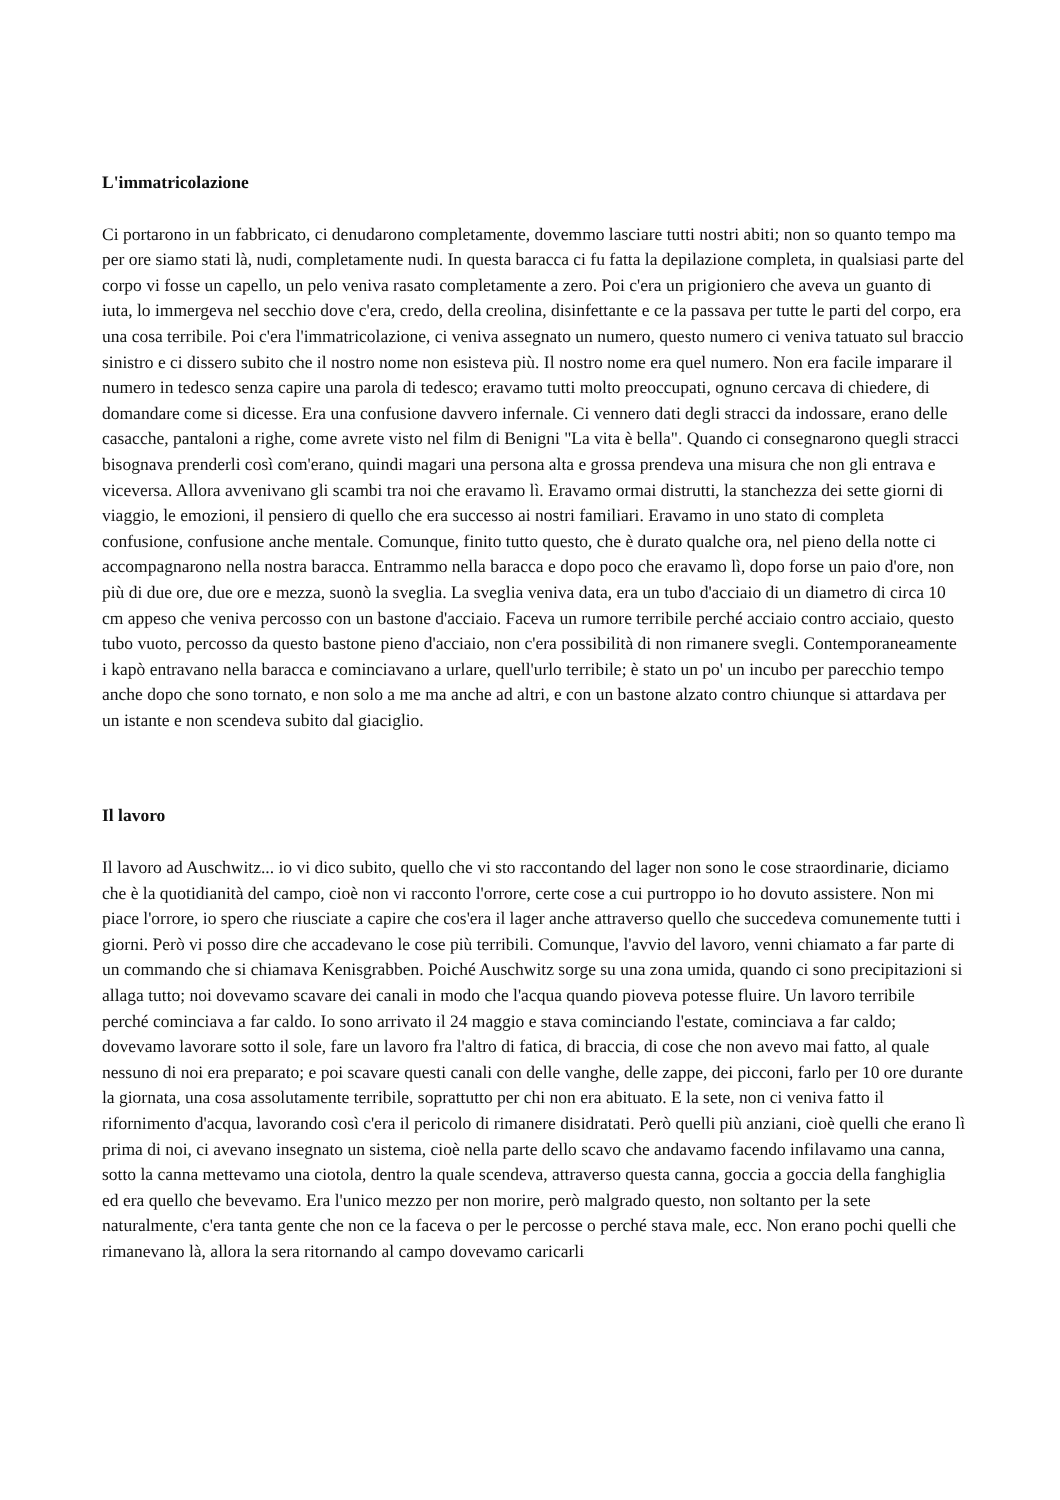L'immatricolazione
Ci portarono in un fabbricato, ci denudarono completamente, dovemmo lasciare tutti nostri abiti; non so quanto tempo ma per ore siamo stati là, nudi, completamente nudi. In questa baracca ci fu fatta la depilazione completa, in qualsiasi parte del corpo vi fosse un capello, un pelo veniva rasato completamente a zero. Poi c'era un prigioniero che aveva un guanto di iuta, lo immergeva nel secchio dove c'era, credo, della creolina, disinfettante e ce la passava per tutte le parti del corpo, era una cosa terribile. Poi c'era l'immatricolazione, ci veniva assegnato un numero, questo numero ci veniva tatuato sul braccio sinistro e ci dissero subito che il nostro nome non esisteva più. Il nostro nome era quel numero. Non era facile imparare il numero in tedesco senza capire una parola di tedesco; eravamo tutti molto preoccupati, ognuno cercava di chiedere, di domandare come si dicesse. Era una confusione davvero infernale. Ci vennero dati degli stracci da indossare, erano delle casacche, pantaloni a righe, come avrete visto nel film di Benigni "La vita è bella". Quando ci consegnarono quegli stracci bisognava prenderli così com'erano, quindi magari una persona alta e grossa prendeva una misura che non gli entrava e viceversa. Allora avvenivano gli scambi tra noi che eravamo lì. Eravamo ormai distrutti, la stanchezza dei sette giorni di viaggio, le emozioni, il pensiero di quello che era successo ai nostri familiari. Eravamo in uno stato di completa confusione, confusione anche mentale. Comunque, finito tutto questo, che è durato qualche ora, nel pieno della notte ci accompagnarono nella nostra baracca. Entrammo nella baracca e dopo poco che eravamo lì, dopo forse un paio d'ore, non più di due ore, due ore e mezza, suonò la sveglia. La sveglia veniva data, era un tubo d'acciaio di un diametro di circa 10 cm appeso che veniva percosso con un bastone d'acciaio. Faceva un rumore terribile perché acciaio contro acciaio, questo tubo vuoto, percosso da questo bastone pieno d'acciaio, non c'era possibilità di non rimanere svegli. Contemporaneamente i kapò entravano nella baracca e cominciavano a urlare, quell'urlo terribile; è stato un po' un incubo per parecchio tempo anche dopo che sono tornato, e non solo a me ma anche ad altri, e con un bastone alzato contro chiunque si attardava per un istante e non scendeva subito dal giaciglio.
Il lavoro
Il lavoro ad Auschwitz... io vi dico subito, quello che vi sto raccontando del lager non sono le cose straordinarie, diciamo che è la quotidianità del campo, cioè non vi racconto l'orrore, certe cose a cui purtroppo io ho dovuto assistere. Non mi piace l'orrore, io spero che riusciate a capire che cos'era il lager anche attraverso quello che succedeva comunemente tutti i giorni. Però vi posso dire che accadevano le cose più terribili. Comunque, l'avvio del lavoro, venni chiamato a far parte di un commando che si chiamava Kenisgrabben. Poiché Auschwitz sorge su una zona umida, quando ci sono precipitazioni si allaga tutto; noi dovevamo scavare dei canali in modo che l'acqua quando pioveva potesse fluire. Un lavoro terribile perché cominciava a far caldo. Io sono arrivato il 24 maggio e stava cominciando l'estate, cominciava a far caldo; dovevamo lavorare sotto il sole, fare un lavoro fra l'altro di fatica, di braccia, di cose che non avevo mai fatto, al quale nessuno di noi era preparato; e poi scavare questi canali con delle vanghe, delle zappe, dei picconi, farlo per 10 ore durante la giornata, una cosa assolutamente terribile, soprattutto per chi non era abituato. E la sete, non ci veniva fatto il rifornimento d'acqua, lavorando così c'era il pericolo di rimanere disidratati. Però quelli più anziani, cioè quelli che erano lì prima di noi, ci avevano insegnato un sistema, cioè nella parte dello scavo che andavamo facendo infilavamo una canna, sotto la canna mettevamo una ciotola, dentro la quale scendeva, attraverso questa canna, goccia a goccia della fanghiglia ed era quello che bevevamo. Era l'unico mezzo per non morire, però malgrado questo, non soltanto per la sete naturalmente, c'era tanta gente che non ce la faceva o per le percosse o perché stava male, ecc. Non erano pochi quelli che rimanevano là, allora la sera ritornando al campo dovevamo caricarli